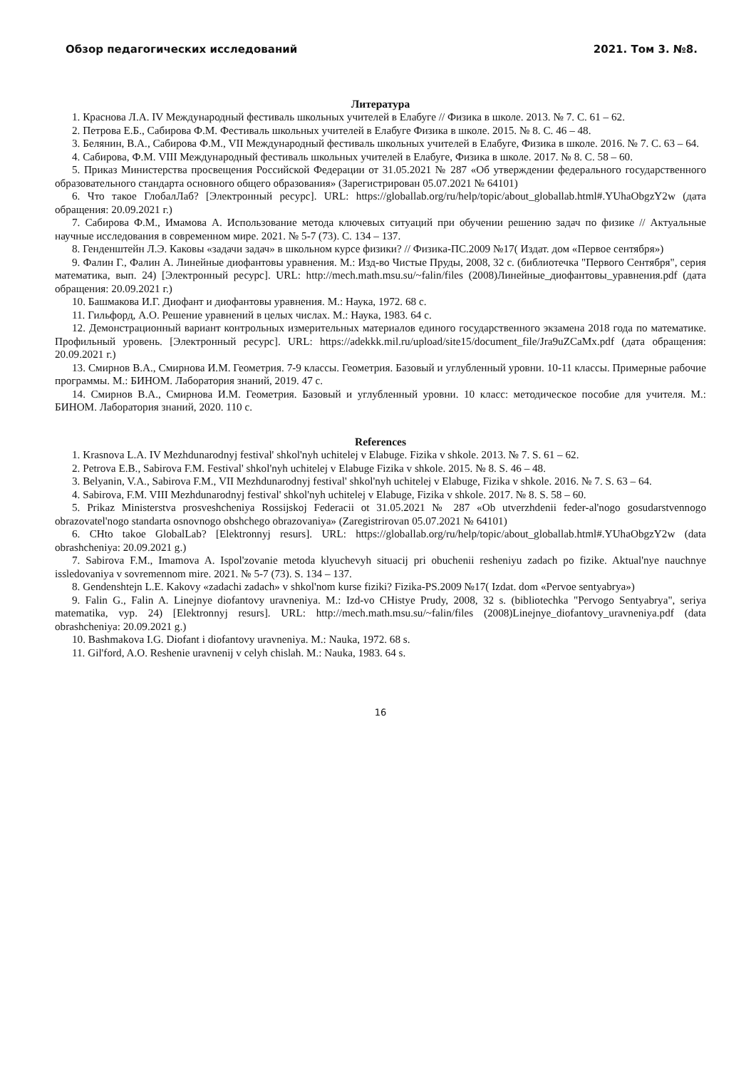Обзор педагогических исследований 2021. Том 3. №8.
Литература
1. Краснова Л.А. IV Международный фестиваль школьных учителей в Елабуге // Физика в школе. 2013. № 7. С. 61 – 62.
2. Петрова Е.Б., Сабирова Ф.М. Фестиваль школьных учителей в Елабуге Физика в школе. 2015. № 8. С. 46 – 48.
3. Белянин, В.А., Сабирова Ф.М., VII Международный фестиваль школьных учителей в Елабуге, Физика в школе. 2016. № 7. С. 63 – 64.
4. Сабирова, Ф.М. VIII Международный фестиваль школьных учителей в Елабуге, Физика в школе. 2017. № 8. С. 58 – 60.
5. Приказ Министерства просвещения Российской Федерации от 31.05.2021 № 287 «Об утверждении федерального государственного образовательного стандарта основного общего образования» (Зарегистрирован 05.07.2021 № 64101)
6. Что такое ГлобалЛаб? [Электронный ресурс]. URL: https://globallab.org/ru/help/topic/about_globallab.html#.YUhaObgzY2w (дата обращения: 20.09.2021 г.)
7. Сабирова Ф.М., Имамова А. Использование метода ключевых ситуаций при обучении решению задач по физике // Актуальные научные исследования в современном мире. 2021. № 5-7 (73). С. 134 – 137.
8. Генденштейн Л.Э. Каковы «задачи задач» в школьном курсе физики? // Физика-ПС.2009 №17( Издат. дом «Первое сентября»)
9. Фалин Г., Фалин А. Линейные диофантовы уравнения. М.: Изд-во Чистые Пруды, 2008, 32 с. (библиотечка "Первого Сентября", серия математика, вып. 24) [Электронный ресурс]. URL: http://mech.math.msu.su/~falin/files (2008)Линейные_диофантовы_уравнения.pdf (дата обращения: 20.09.2021 г.)
10. Башмакова И.Г. Диофант и диофантовы уравнения. М.: Наука, 1972. 68 с.
11. Гильфорд, А.О. Решение уравнений в целых числах. М.: Наука, 1983. 64 с.
12. Демонстрационный вариант контрольных измерительных материалов единого государственного экзамена 2018 года по математике. Профильный уровень. [Электронный ресурс]. URL: https://adekkk.mil.ru/upload/site15/document_file/Jra9uZCaMx.pdf (дата обращения: 20.09.2021 г.)
13. Смирнов В.А., Смирнова И.М. Геометрия. 7-9 классы. Геометрия. Базовый и углубленный уровни. 10-11 классы. Примерные рабочие программы. М.: БИНОМ. Лаборатория знаний, 2019. 47 с.
14. Смирнов В.А., Смирнова И.М. Геометрия. Базовый и углубленный уровни. 10 класс: методическое пособие для учителя. М.: БИНОМ. Лаборатория знаний, 2020. 110 с.
References
1. Krasnova L.A. IV Mezhdunarodnyj festival' shkol'nyh uchitelej v Elabuge. Fizika v shkole. 2013. № 7. S. 61 – 62.
2. Petrova E.B., Sabirova F.M. Festival' shkol'nyh uchitelej v Elabuge Fizika v shkole. 2015. № 8. S. 46 – 48.
3. Belyanin, V.A., Sabirova F.M., VII Mezhdunarodnyj festival' shkol'nyh uchitelej v Elabuge, Fizika v shkole. 2016. № 7. S. 63 – 64.
4. Sabirova, F.M. VIII Mezhdunarodnyj festival' shkol'nyh uchitelej v Elabuge, Fizika v shkole. 2017. № 8. S. 58 – 60.
5. Prikaz Ministerstva prosveshcheniya Rossijskoj Federacii ot 31.05.2021 № 287 «Ob utverzhdenii feder-al'nogo gosudarstvennogo obrazovatel'nogo standarta osnovnogo obshchego obrazovaniya» (Zaregistrirovan 05.07.2021 № 64101)
6. CHto takoe GlobalLab? [Elektronnyj resurs]. URL: https://globallab.org/ru/help/topic/about_globallab.html#.YUhaObgzY2w (data obrashcheniya: 20.09.2021 g.)
7. Sabirova F.M., Imamova A. Ispol'zovanie metoda klyuchevyh situacij pri obuchenii resheniyu zadach po fizike. Aktual'nye nauchnye issledovaniya v sovremennom mire. 2021. № 5-7 (73). S. 134 – 137.
8. Gendenshtejn L.E. Kakovy «zadachi zadach» v shkol'nom kurse fiziki? Fizika-PS.2009 №17( Izdat. dom «Pervoe sentyabrya»)
9. Falin G., Falin A. Linejnye diofantovy uravneniya. M.: Izd-vo CHistye Prudy, 2008, 32 s. (bibliotechka "Pervogo Sentyabrya", seriya matematika, vyp. 24) [Elektronnyj resurs]. URL: http://mech.math.msu.su/~falin/files (2008)Linejnye_diofantovy_uravneniya.pdf (data obrashcheniya: 20.09.2021 g.)
10. Bashmakova I.G. Diofant i diofantovy uravneniya. M.: Nauka, 1972. 68 s.
11. Gil'ford, A.O. Reshenie uravnenij v celyh chislah. M.: Nauka, 1983. 64 s.
16